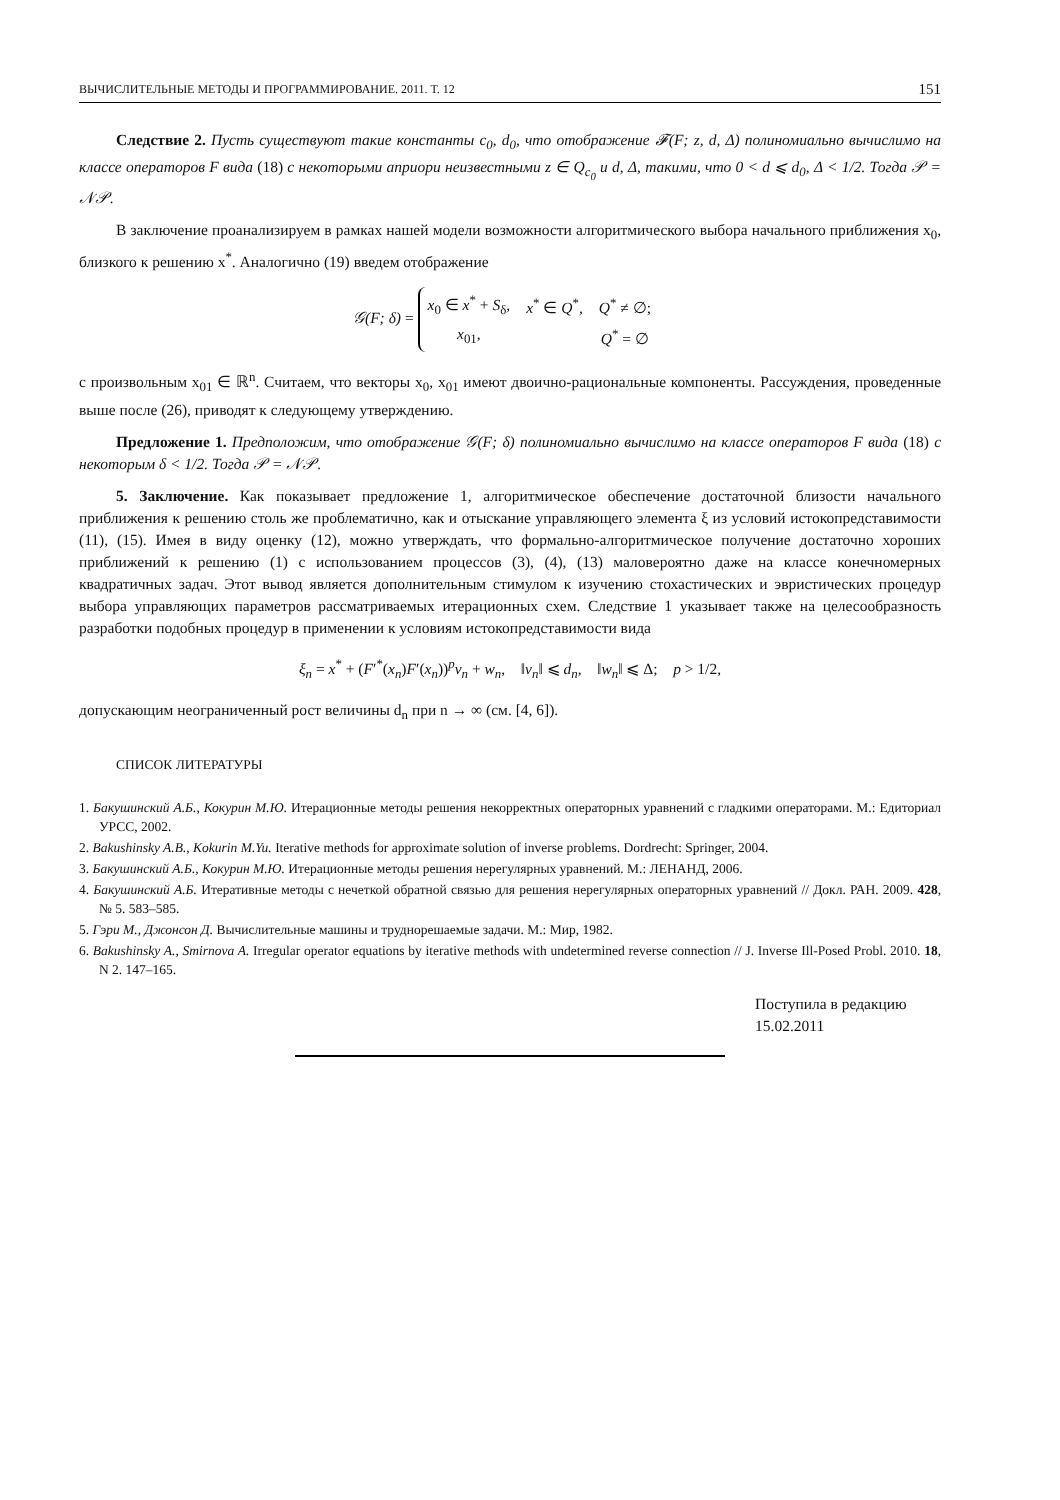ВЫЧИСЛИТЕЛЬНЫЕ МЕТОДЫ И ПРОГРАММИРОВАНИЕ. 2011. Т. 12 151
Следствие 2. Пусть существуют такие константы c<sub>0</sub>, d<sub>0</sub>, что отображение 𝓕(F; z, d, Δ) полиномиально вычислимо на классе операторов F вида (18) с некоторыми априори неизвестными z ∈ Q<sub>c<sub>0</sub></sub> и d, Δ, такими, что 0 < d ⩽ d<sub>0</sub>, Δ < 1/2. Тогда 𝒫 = 𝒩𝒫.
В заключение проанализируем в рамках нашей модели возможности алгоритмического выбора начального приближения x<sub>0</sub>, близкого к решению x<sup>*</sup>. Аналогично (19) введем отображение
𝒢(F; δ) =
| x<sub>0</sub> ∈ x<sup>*</sup> + S<sub>δ</sub>, | x<sup>*</sup> ∈ Q<sup>*</sup>, | Q<sup>*</sup> ≠ ∅; |
| x<sub>01</sub>, | | Q<sup>*</sup> = ∅ |
с произвольным x<sub>01</sub> ∈ ℝ<sup>n</sup>. Считаем, что векторы x<sub>0</sub>, x<sub>01</sub> имеют двоично-рациональные компоненты. Рассуждения, проведенные выше после (26), приводят к следующему утверждению.
Предложение 1. Предположим, что отображение 𝒢(F; δ) полиномиально вычислимо на классе операторов F вида (18) с некоторым δ < 1/2. Тогда 𝒫 = 𝒩𝒫.
5. Заключение. Как показывает предложение 1, алгоритмическое обеспечение достаточной близости начального приближения к решению столь же проблематично, как и отыскание управляющего элемента ξ из условий истокопредставимости (11), (15). Имея в виду оценку (12), можно утверждать, что формально-алгоритмическое получение достаточно хороших приближений к решению (1) с использованием процессов (3), (4), (13) маловероятно даже на классе конечномерных квадратичных задач. Этот вывод является дополнительным стимулом к изучению стохастических и эвристических процедур выбора управляющих параметров рассматриваемых итерационных схем. Следствие 1 указывает также на целесообразность разработки подобных процедур в применении к условиям истокопредставимости вида
ξ<sub>n</sub> = x<sup>*</sup> + (F′<sup>*</sup>(x<sub>n</sub>)F′(x<sub>n</sub>))<sup>p</sup>v<sub>n</sub> + w<sub>n</sub>, ‖v<sub>n</sub>‖ ⩽ d<sub>n</sub>, ‖w<sub>n</sub>‖ ⩽ Δ; p > 1/2,
допускающим неограниченный рост величины d<sub>n</sub> при n → ∞ (см. [4, 6]).
СПИСОК ЛИТЕРАТУРЫ
1. Бакушинский А.Б., Кокурин М.Ю. Итерационные методы решения некорректных операторных уравнений с гладкими операторами. М.: Едиториал УРСС, 2002.
2. Bakushinsky A.B., Kokurin M.Yu. Iterative methods for approximate solution of inverse problems. Dordrecht: Springer, 2004.
3. Бакушинский А.Б., Кокурин М.Ю. Итерационные методы решения нерегулярных уравнений. М.: ЛЕНАНД, 2006.
4. Бакушинский А.Б. Итеративные методы с нечеткой обратной связью для решения нерегулярных операторных уравнений // Докл. РАН. 2009. 428, № 5. 583–585.
5. Гэри М., Джонсон Д. Вычислительные машины и труднорешаемые задачи. М.: Мир, 1982.
6. Bakushinsky A., Smirnova A. Irregular operator equations by iterative methods with undetermined reverse connection // J. Inverse Ill-Posed Probl. 2010. 18, N 2. 147–165.
Поступила в редакцию
15.02.2011